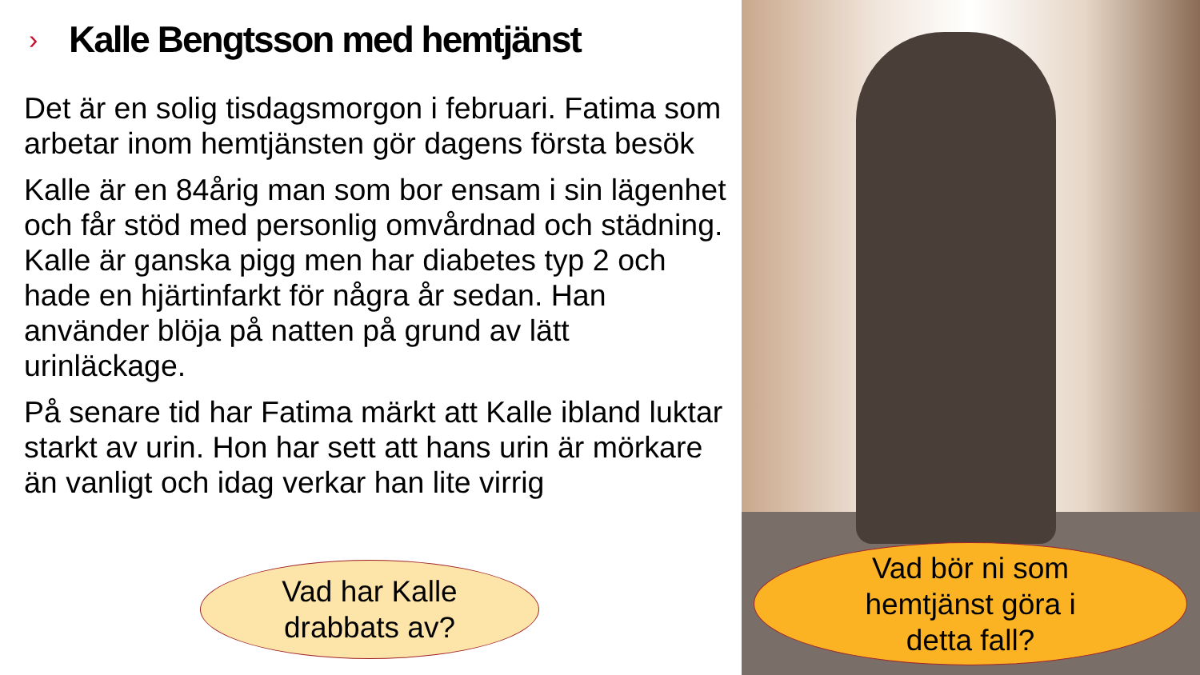› Kalle Bengtsson med hemtjänst
Det är en solig tisdagsmorgon i februari. Fatima som arbetar inom hemtjänsten gör dagens första besök
Kalle är en 84årig man som bor ensam i sin lägenhet och får stöd med personlig omvårdnad och städning. Kalle är ganska pigg men har diabetes typ 2 och hade en hjärtinfarkt för några år sedan. Han använder blöja på natten på grund av lätt urinläckage.
På senare tid har Fatima märkt att Kalle ibland luktar starkt av urin. Hon har sett att hans urin är mörkare än vanligt och idag verkar han lite virrig
Vad har Kalle
drabbats av?
Vad bör ni som
hemtjänst göra i
detta fall?